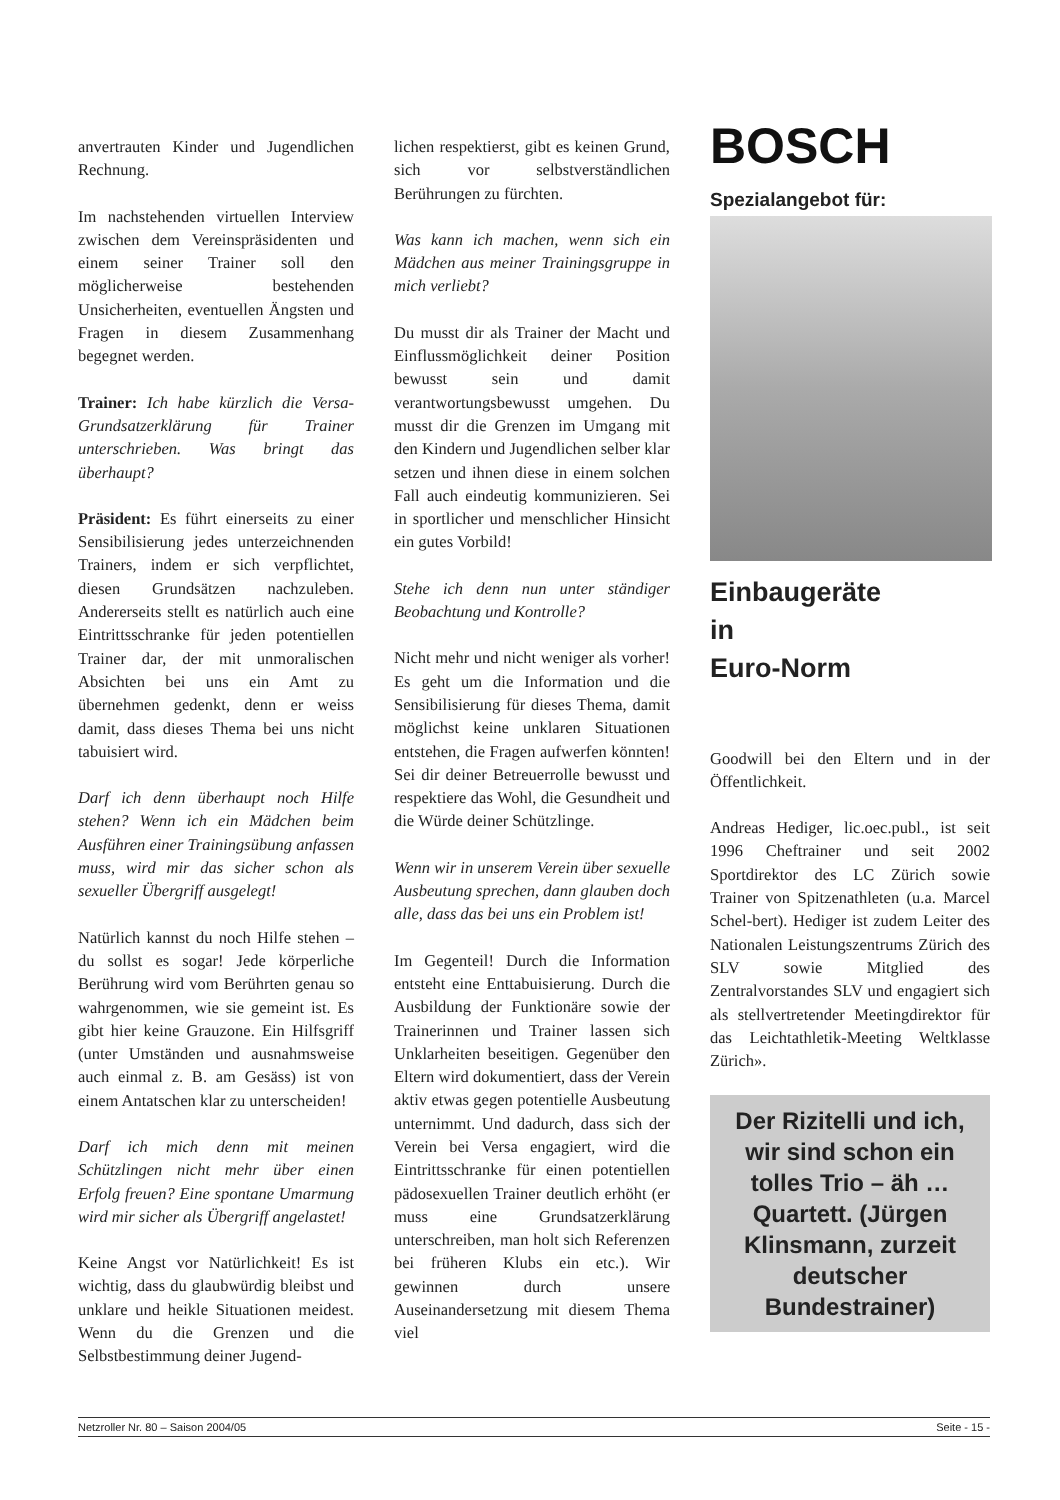anvertrauten Kinder und Jugendlichen Rechnung.
Im nachstehenden virtuellen Interview zwischen dem Vereinspräsidenten und einem seiner Trainer soll den möglicherweise bestehenden Unsicherheiten, eventuellen Ängsten und Fragen in diesem Zusammenhang begegnet werden.
Trainer: Ich habe kürzlich die Versa-Grundsatzerklärung für Trainer unterschrieben. Was bringt das überhaupt?
Präsident: Es führt einerseits zu einer Sensibilisierung jedes unterzeichnenden Trainers, indem er sich verpflichtet, diesen Grundsätzen nachzuleben. Andererseits stellt es natürlich auch eine Eintrittsschranke für jeden potentiellen Trainer dar, der mit unmoralischen Absichten bei uns ein Amt zu übernehmen gedenkt, denn er weiss damit, dass dieses Thema bei uns nicht tabuisiert wird.
Darf ich denn überhaupt noch Hilfe stehen? Wenn ich ein Mädchen beim Ausführen einer Trainingsübung anfassen muss, wird mir das sicher schon als sexueller Übergriff ausgelegt!
Natürlich kannst du noch Hilfe stehen – du sollst es sogar! Jede körperliche Berührung wird vom Berührten genau so wahrgenommen, wie sie gemeint ist. Es gibt hier keine Grauzone. Ein Hilfsgriff (unter Umständen und ausnahmsweise auch einmal z. B. am Gesäss) ist von einem Antatschen klar zu unterscheiden!
Darf ich mich denn mit meinen Schützlingen nicht mehr über einen Erfolg freuen? Eine spontane Umarmung wird mir sicher als Übergriff angelastet!
Keine Angst vor Natürlichkeit! Es ist wichtig, dass du glaubwürdig bleibst und unklare und heikle Situationen meidest. Wenn du die Grenzen und die Selbstbestimmung deiner Jugend-
lichen respektierst, gibt es keinen Grund, sich vor selbstverständlichen Berührungen zu fürchten.
Was kann ich machen, wenn sich ein Mädchen aus meiner Trainingsgruppe in mich verliebt?
Du musst dir als Trainer der Macht und Einflussmöglichkeit deiner Position bewusst sein und damit verantwortungsbewusst umgehen. Du musst dir die Grenzen im Umgang mit den Kindern und Jugendlichen selber klar setzen und ihnen diese in einem solchen Fall auch eindeutig kommunizieren. Sei in sportlicher und menschlicher Hinsicht ein gutes Vorbild!
Stehe ich denn nun unter ständiger Beobachtung und Kontrolle?
Nicht mehr und nicht weniger als vorher! Es geht um die Information und die Sensibilisierung für dieses Thema, damit möglichst keine unklaren Situationen entstehen, die Fragen aufwerfen könnten! Sei dir deiner Betreuerrolle bewusst und respektiere das Wohl, die Gesundheit und die Würde deiner Schützlinge.
Wenn wir in unserem Verein über sexuelle Ausbeutung sprechen, dann glauben doch alle, dass das bei uns ein Problem ist!
Im Gegenteil! Durch die Information entsteht eine Enttabuisierung. Durch die Ausbildung der Funktionäre sowie der Trainerinnen und Trainer lassen sich Unklarheiten beseitigen. Gegenüber den Eltern wird dokumentiert, dass der Verein aktiv etwas gegen potentielle Ausbeutung unternimmt. Und dadurch, dass sich der Verein bei Versa engagiert, wird die Eintrittsschranke für einen potentiellen pädosexuellen Trainer deutlich erhöht (er muss eine Grundsatzerklärung unterschreiben, man holt sich Referenzen bei früheren Klubs ein etc.). Wir gewinnen durch unsere Auseinandersetzung mit diesem Thema viel
BOSCH
Spezialangebot für:
Einbaugeräte
in
Euro-Norm
Goodwill bei den Eltern und in der Öffentlichkeit.
Andreas Hediger, lic.oec.publ., ist seit 1996 Cheftrainer und seit 2002 Sportdirektor des LC Zürich sowie Trainer von Spitzenathleten (u.a. Marcel Schel-bert). Hediger ist zudem Leiter des Nationalen Leistungszentrums Zürich des SLV sowie Mitglied des Zentralvorstandes SLV und engagiert sich als stellvertretender Meetingdirektor für das Leichtathletik-Meeting Weltklasse Zürich».
Der Rizitelli und ich, wir sind schon ein tolles Trio – äh … Quartett. (Jürgen Klinsmann, zurzeit deutscher Bundestrainer)
Netzroller Nr. 80 – Saison 2004/05 Seite - 15 -